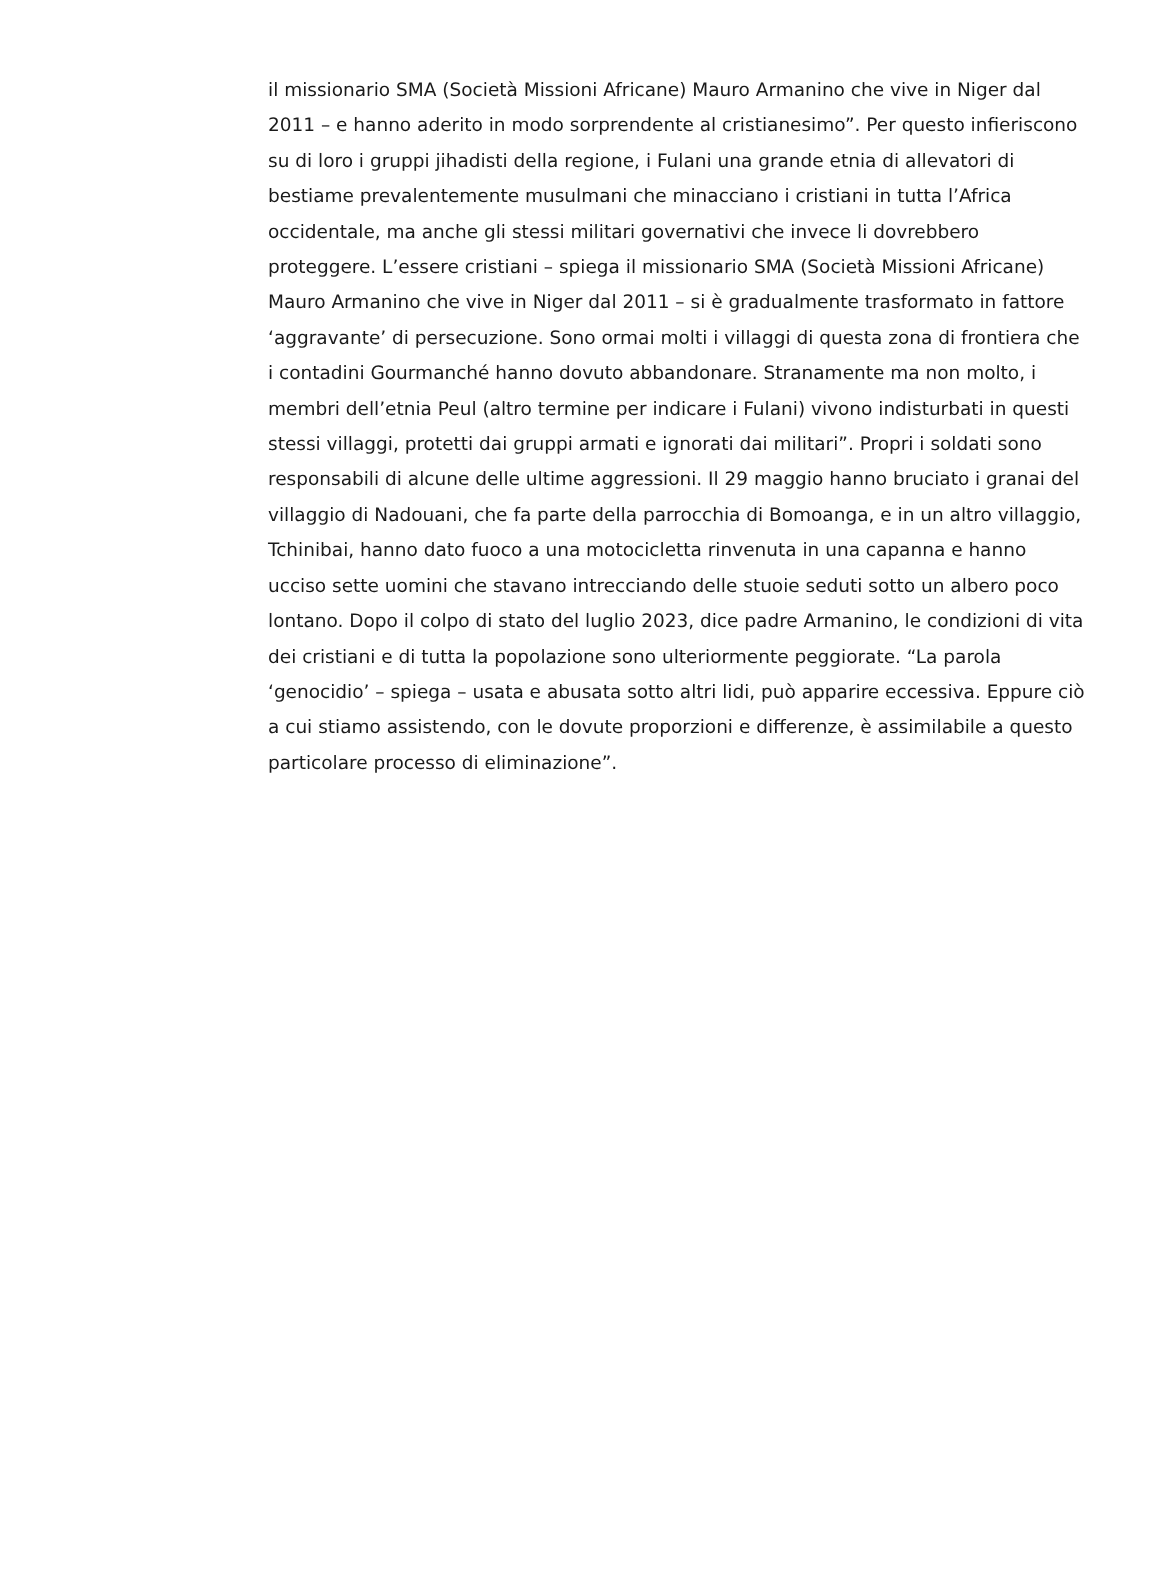il missionario SMA (Società Missioni Africane) Mauro Armanino che vive in Niger dal 2011 – e hanno aderito in modo sorprendente al cristianesimo”. Per questo infieriscono su di loro i gruppi jihadisti della regione, i Fulani una grande etnia di allevatori di bestiame prevalentemente musulmani che minacciano i cristiani in tutta l’Africa occidentale, ma anche gli stessi militari governativi che invece li dovrebbero proteggere. L’essere cristiani – spiega il missionario SMA (Società Missioni Africane) Mauro Armanino che vive in Niger dal 2011 – si è gradualmente trasformato in fattore ‘aggravante’ di persecuzione. Sono ormai molti i villaggi di questa zona di frontiera che i contadini Gourmanché hanno dovuto abbandonare. Stranamente ma non molto, i membri dell’etnia Peul (altro termine per indicare i Fulani) vivono indisturbati in questi stessi villaggi, protetti dai gruppi armati e ignorati dai militari”. Propri i soldati sono responsabili di alcune delle ultime aggressioni. Il 29 maggio hanno bruciato i granai del villaggio di Nadouani, che fa parte della parrocchia di Bomoanga, e in un altro villaggio, Tchinibai, hanno dato fuoco a una motocicletta rinvenuta in una capanna e hanno ucciso sette uomini che stavano intrecciando delle stuoie seduti sotto un albero poco lontano. Dopo il colpo di stato del luglio 2023, dice padre Armanino, le condizioni di vita dei cristiani e di tutta la popolazione sono ulteriormente peggiorate. “La parola ‘genocidio’ – spiega – usata e abusata sotto altri lidi, può apparire eccessiva. Eppure ciò a cui stiamo assistendo, con le dovute proporzioni e differenze, è assimilabile a questo particolare processo di eliminazione”.